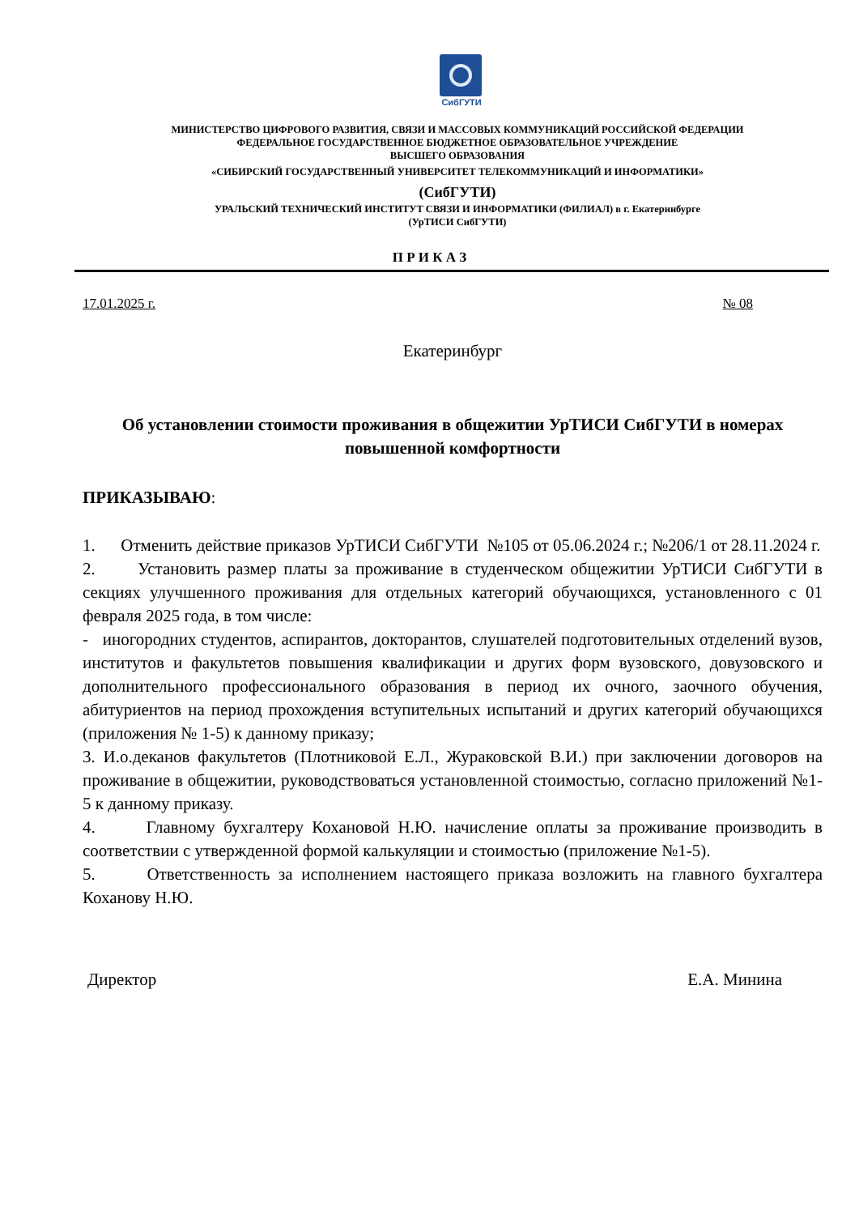СибГУТИ
МИНИСТЕРСТВО ЦИФРОВОГО РАЗВИТИЯ, СВЯЗИ И МАССОВЫХ КОММУНИКАЦИЙ РОССИЙСКОЙ ФЕДЕРАЦИИ
ФЕДЕРАЛЬНОЕ ГОСУДАРСТВЕННОЕ БЮДЖЕТНОЕ ОБРАЗОВАТЕЛЬНОЕ УЧРЕЖДЕНИЕ
ВЫСШЕГО ОБРАЗОВАНИЯ
«СИБИРСКИЙ ГОСУДАРСТВЕННЫЙ УНИВЕРСИТЕТ ТЕЛЕКОММУНИКАЦИЙ И ИНФОРМАТИКИ»
(СибГУТИ)
УРАЛЬСКИЙ ТЕХНИЧЕСКИЙ ИНСТИТУТ СВЯЗИ И ИНФОРМАТИКИ (ФИЛИАЛ) в г. Екатеринбурге
(УрТИСИ СибГУТИ)
П Р И К А З
17.01.2025 г. № 08
Екатеринбург
Об установлении стоимости проживания в общежитии УрТИСИ СибГУТИ в номерах повышенной комфортности
ПРИКАЗЫВАЮ:
1. Отменить действие приказов УрТИСИ СибГУТИ №105 от 05.06.2024 г.; №206/1 от 28.11.2024 г.
2. Установить размер платы за проживание в студенческом общежитии УрТИСИ СибГУТИ в секциях улучшенного проживания для отдельных категорий обучающихся, установленного с 01 февраля 2025 года, в том числе:
- иногородних студентов, аспирантов, докторантов, слушателей подготовительных отделений вузов, институтов и факультетов повышения квалификации и других форм вузовского, довузовского и дополнительного профессионального образования в период их очного, заочного обучения, абитуриентов на период прохождения вступительных испытаний и других категорий обучающихся (приложения № 1-5) к данному приказу;
3. И.о.деканов факультетов (Плотниковой Е.Л., Жураковской В.И.) при заключении договоров на проживание в общежитии, руководствоваться установленной стоимостью, согласно приложений №1-5 к данному приказу.
4. Главному бухгалтеру Кохановой Н.Ю. начисление оплаты за проживание производить в соответствии с утвержденной формой калькуляции и стоимостью (приложение №1-5).
5. Ответственность за исполнением настоящего приказа возложить на главного бухгалтера Коханову Н.Ю.
Директор Е.А. Минина